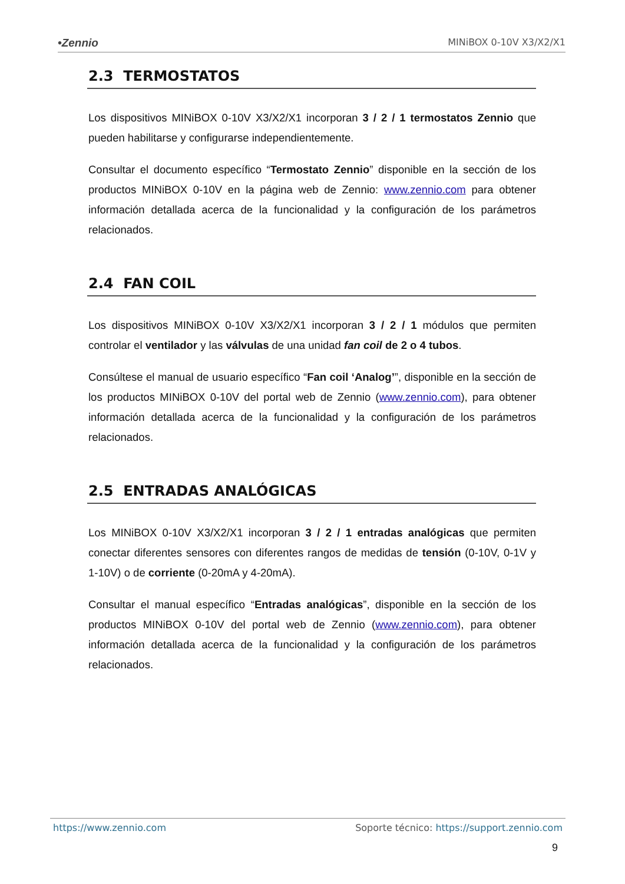•Zennio MINiBOX 0-10V X3/X2/X1
2.3 TERMOSTATOS
Los dispositivos MINiBOX 0-10V X3/X2/X1 incorporan 3 / 2 / 1 termostatos Zennio que pueden habilitarse y configurarse independientemente.
Consultar el documento específico “Termostato Zennio” disponible en la sección de los productos MINiBOX 0-10V en la página web de Zennio: www.zennio.com para obtener información detallada acerca de la funcionalidad y la configuración de los parámetros relacionados.
2.4 FAN COIL
Los dispositivos MINiBOX 0-10V X3/X2/X1 incorporan 3 / 2 / 1 módulos que permiten controlar el ventilador y las válvulas de una unidad fan coil de 2 o 4 tubos.
Consúltese el manual de usuario específico “Fan coil ‘Analog’”, disponible en la sección de los productos MINiBOX 0-10V del portal web de Zennio (www.zennio.com), para obtener información detallada acerca de la funcionalidad y la configuración de los parámetros relacionados.
2.5 ENTRADAS ANALÓGICAS
Los MINiBOX 0-10V X3/X2/X1 incorporan 3 / 2 / 1 entradas analógicas que permiten conectar diferentes sensores con diferentes rangos de medidas de tensión (0-10V, 0-1V y 1-10V) o de corriente (0-20mA y 4-20mA).
Consultar el manual específico “Entradas analógicas”, disponible en la sección de los productos MINiBOX 0-10V del portal web de Zennio (www.zennio.com), para obtener información detallada acerca de la funcionalidad y la configuración de los parámetros relacionados.
https://www.zennio.com Soporte técnico: https://support.zennio.com
9